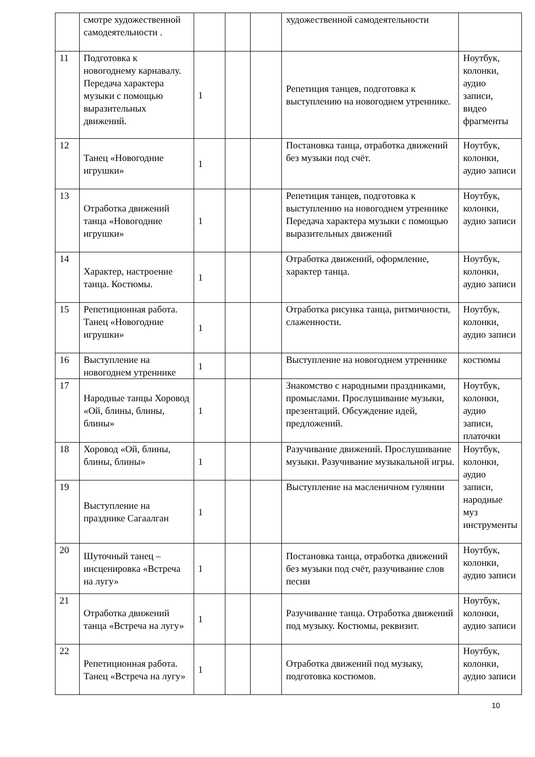| | смотре художественной самодеятельности . | | | | художественной самодеятельности | |
| 11 | Подготовка к новогоднему карнавалу. Передача характера музыки с помощью выразительных движений. | 1 | | | Репетиция танцев, подготовка к выступлению на новогоднем утреннике. | Ноутбук, колонки, аудио записи, видео фрагменты |
| 12 | Танец «Новогодние игрушки» | 1 | | | Постановка танца, отработка движений без музыки под счёт. | Ноутбук, колонки, аудио записи |
| 13 | Отработка движений танца «Новогодние игрушки» | 1 | | | Репетиция танцев, подготовка к выступлению на новогоднем утреннике Передача характера музыки с помощью выразительных движений | Ноутбук, колонки, аудио записи |
| 14 | Характер, настроение танца. Костюмы. | 1 | | | Отработка движений, оформление, характер танца. | Ноутбук, колонки, аудио записи |
| 15 | Репетиционная работа. Танец «Новогодние игрушки» | 1 | | | Отработка рисунка танца, ритмичности, слаженности. | Ноутбук, колонки, аудио записи |
| 16 | Выступление на новогоднем утреннике | 1 | | | Выступление на новогоднем утреннике | костюмы |
| 17 | Народные танцы Хоровод «Ой, блины, блины, блины» | 1 | | | Знакомство с народными праздниками, промыслами. Прослушивание музыки, презентаций. Обсуждение идей, предложений. | Ноутбук, колонки, аудио записи, платочки |
| 18 | Хоровод «Ой, блины, блины, блины» | 1 | | | Разучивание движений. Прослушивание музыки. Разучивание музыкальной игры. | Ноутбук, колонки, аудио записи, народные муз инструменты |
| 19 | Выступление на празднике Сагаалган | 1 | | | Выступление на масленичном гулянии | |
| 20 | Шуточный танец – инсценировка «Встреча на лугу» | 1 | | | Постановка танца, отработка движений без музыки под счёт, разучивание слов песни | Ноутбук, колонки, аудио записи |
| 21 | Отработка движений танца «Встреча на лугу» | 1 | | | Разучивание танца. Отработка движений под музыку. Костюмы, реквизит. | Ноутбук, колонки, аудио записи |
| 22 | Репетиционная работа. Танец «Встреча на лугу» | 1 | | | Отработка движений под музыку, подготовка костюмов. | Ноутбук, колонки, аудио записи |
10